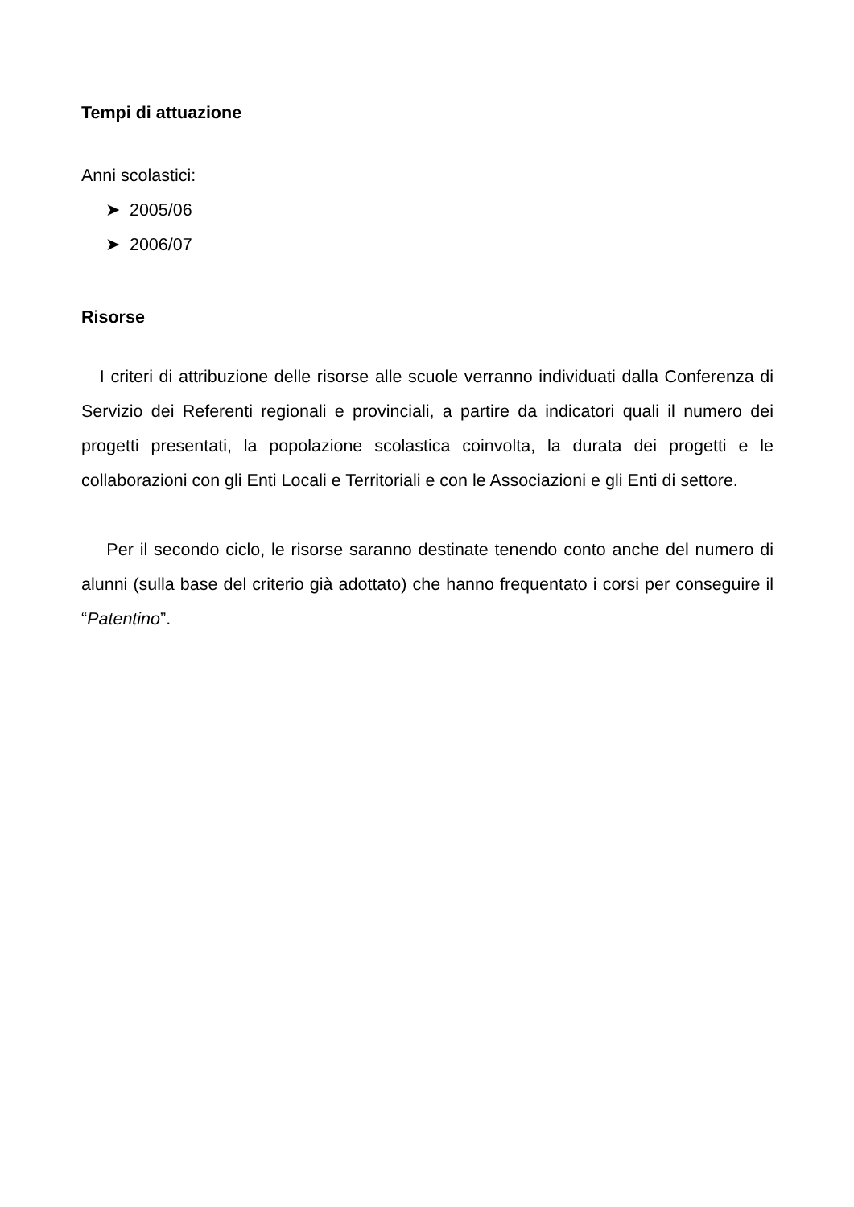Tempi di attuazione
Anni scolastici:
➤ 2005/06
➤ 2006/07
Risorse
I criteri di attribuzione delle risorse alle scuole verranno individuati dalla Conferenza di Servizio dei Referenti regionali e provinciali, a partire da indicatori quali il numero dei progetti presentati, la popolazione scolastica coinvolta, la durata dei progetti e le collaborazioni con gli Enti Locali e Territoriali e con le Associazioni e gli Enti di settore.
Per il secondo ciclo, le risorse saranno destinate tenendo conto anche del numero di alunni (sulla base del criterio già adottato) che hanno frequentato i corsi per conseguire il “Patentino”.